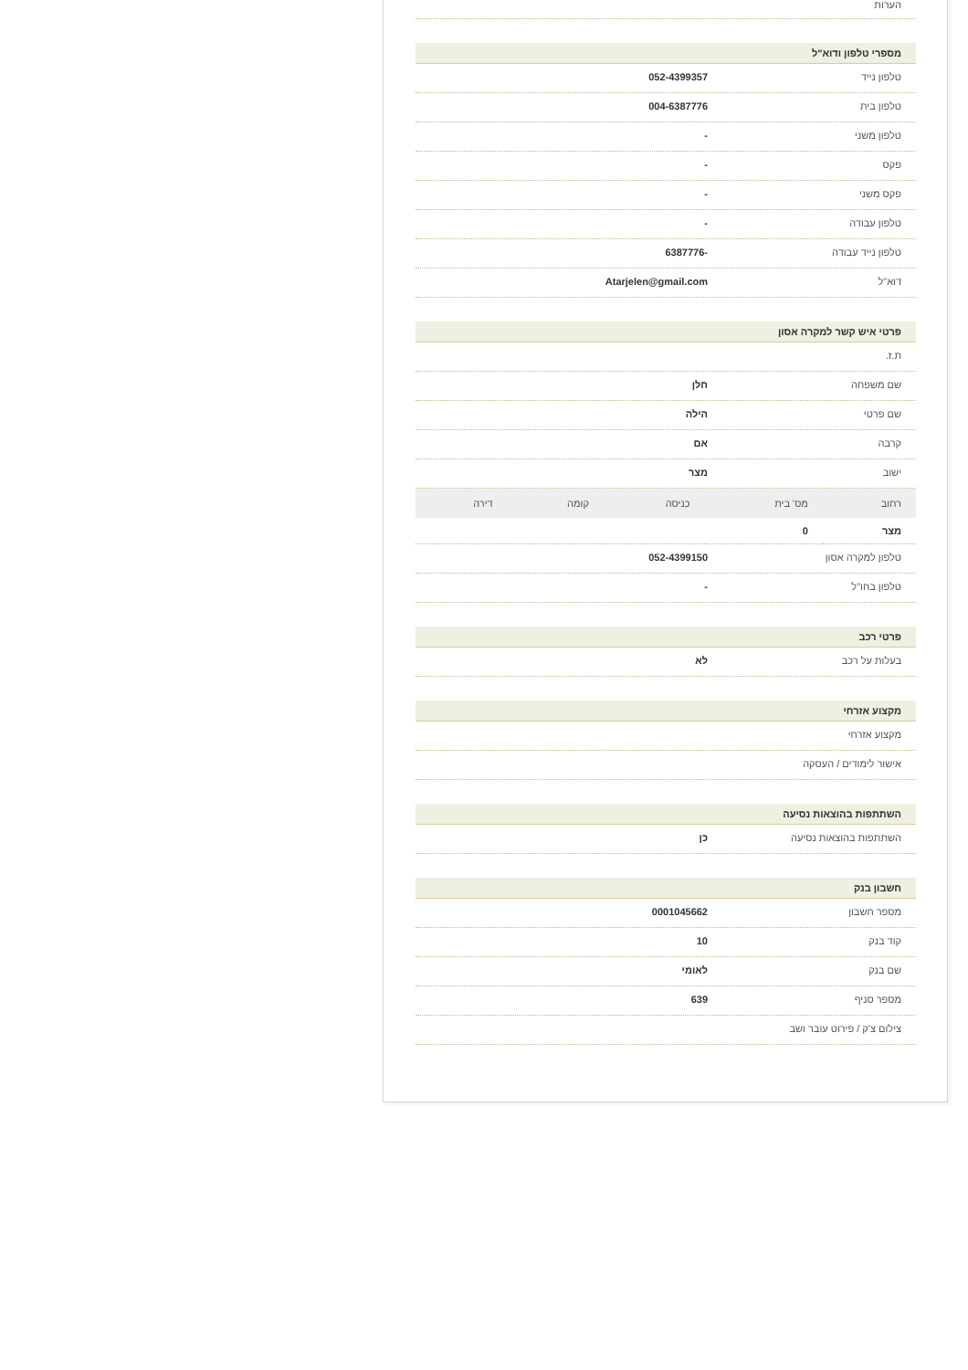הערות
מספרי טלפון ודוא"ל
טלפון נייד 052-4399357
טלפון בית 004-6387776
טלפון משני -
פקס -
פקס משני -
טלפון עבודה -
טלפון נייד עבודה -6387776
דוא"ל Atarjelen@gmail.com
פרטי איש קשר למקרה אסון
ת.ז.
שם משפחה חלן
שם פרטי הילה
קרבה אם
ישוב מצר
| רחוב | מס' בית | כניסה | קומה | דירה |
| --- | --- | --- | --- | --- |
| מצר | 0 | | | |
טלפון למקרה אסון 052-4399150
טלפון בחו"ל -
פרטי רכב
בעלות על רכב לא
מקצוע אזרחי
מקצוע אזרחי
אישור לימודים / העסקה
השתתפות בהוצאות נסיעה
השתתפות בהוצאות נסיעה כן
חשבון בנק
מספר חשבון 0001045662
קוד בנק 10
שם בנק לאומי
מספר סניף 639
צילום צ'ק / פירוט עובר ושב